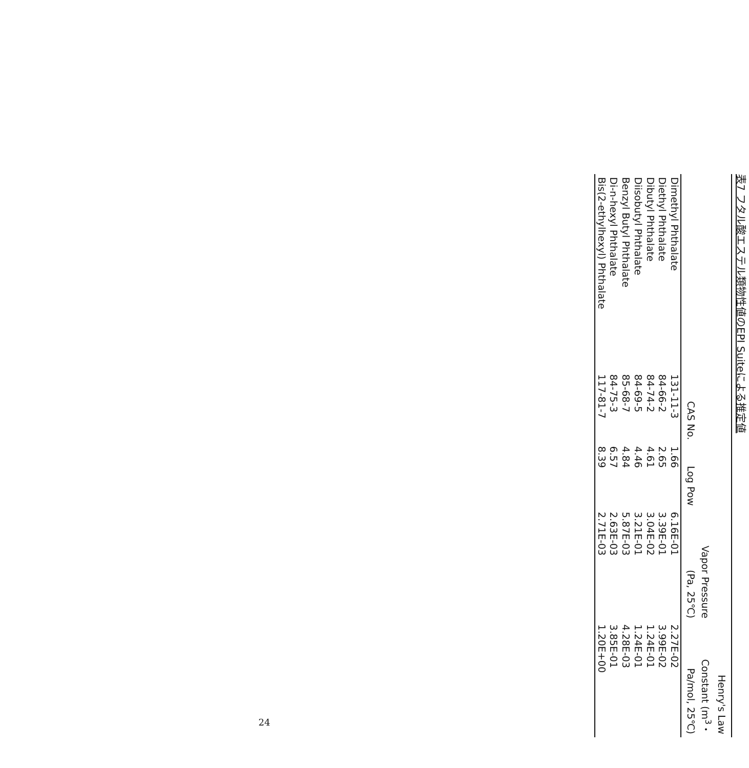表7 フタル酸エステル類物性値のEPI Suiteによる推定値
| | CAS No. | Log Pow | Vapor Pressure (Pa, 25℃) | Henry's Law Constant (m<sup>3</sup>・ Pa/mol, 25℃) |
| --- | --- | --- | --- | --- |
| Dimethyl Phthalate | 131-11-3 | 1.66 | 6.16E-01 | 2.27E-02 |
| Diethyl Phthalate | 84-66-2 | 2.65 | 3.39E-01 | 3.99E-02 |
| Dibutyl Phthalate | 84-74-2 | 4.61 | 3.04E-02 | 1.24E-01 |
| Diisobutyl Phthalate | 84-69-5 | 4.46 | 3.21E-01 | 1.24E-01 |
| Benzyl Butyl Phthalate | 85-68-7 | 4.84 | 5.87E-03 | 4.28E-03 |
| Di-n-hexyl Phthalate | 84-75-3 | 6.57 | 2.63E-03 | 3.85E-01 |
| Bis(2-ethylhexyl) Phthalate | 117-81-7 | 8.39 | 2.71E-03 | 1.20E+00 |
24